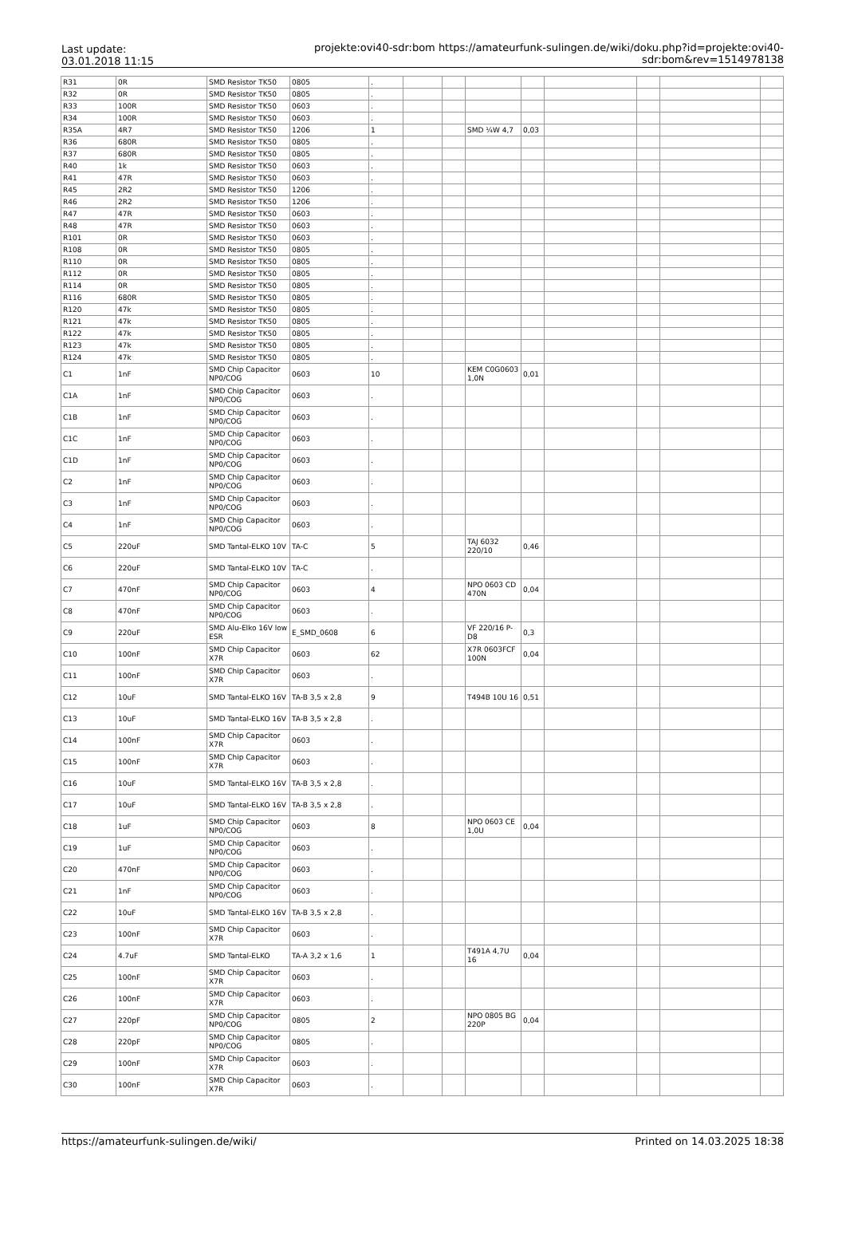Last update: 03.01.2018 11:15
projekte:ovi40-sdr:bom https://amateurfunk-sulingen.de/wiki/doku.php?id=projekte:ovi40-sdr:bom&rev=1514978138
| R31 | 0R | SMD Resistor TK50 | 0805 | . | | | | | | | | |
| R32 | 0R | SMD Resistor TK50 | 0805 | . | | | | | | | | |
| R33 | 100R | SMD Resistor TK50 | 0603 | . | | | | | | | | |
| R34 | 100R | SMD Resistor TK50 | 0603 | . | | | | | | | | |
| R35A | 4R7 | SMD Resistor TK50 | 1206 | 1 | | | SMD ¼W 4,7 | 0,03 | | | | |
| R36 | 680R | SMD Resistor TK50 | 0805 | . | | | | | | | | |
| R37 | 680R | SMD Resistor TK50 | 0805 | . | | | | | | | | |
| R40 | 1k | SMD Resistor TK50 | 0603 | . | | | | | | | | |
| R41 | 47R | SMD Resistor TK50 | 0603 | . | | | | | | | | |
| R45 | 2R2 | SMD Resistor TK50 | 1206 | . | | | | | | | | |
| R46 | 2R2 | SMD Resistor TK50 | 1206 | . | | | | | | | | |
| R47 | 47R | SMD Resistor TK50 | 0603 | . | | | | | | | | |
| R48 | 47R | SMD Resistor TK50 | 0603 | . | | | | | | | | |
| R101 | 0R | SMD Resistor TK50 | 0603 | . | | | | | | | | |
| R108 | 0R | SMD Resistor TK50 | 0805 | . | | | | | | | | |
| R110 | 0R | SMD Resistor TK50 | 0805 | . | | | | | | | | |
| R112 | 0R | SMD Resistor TK50 | 0805 | . | | | | | | | | |
| R114 | 0R | SMD Resistor TK50 | 0805 | . | | | | | | | | |
| R116 | 680R | SMD Resistor TK50 | 0805 | . | | | | | | | | |
| R120 | 47k | SMD Resistor TK50 | 0805 | . | | | | | | | | |
| R121 | 47k | SMD Resistor TK50 | 0805 | . | | | | | | | | |
| R122 | 47k | SMD Resistor TK50 | 0805 | . | | | | | | | | |
| R123 | 47k | SMD Resistor TK50 | 0805 | . | | | | | | | | |
| R124 | 47k | SMD Resistor TK50 | 0805 | . | | | | | | | | |
| C1 | 1nF | SMD Chip Capacitor NP0/COG | 0603 | 10 | | | KEM C0G0603 1,0N | 0,01 | | | | |
| C1A | 1nF | SMD Chip Capacitor NP0/COG | 0603 | . | | | | | | | | |
| C1B | 1nF | SMD Chip Capacitor NP0/COG | 0603 | . | | | | | | | | |
| C1C | 1nF | SMD Chip Capacitor NP0/COG | 0603 | . | | | | | | | | |
| C1D | 1nF | SMD Chip Capacitor NP0/COG | 0603 | . | | | | | | | | |
| C2 | 1nF | SMD Chip Capacitor NP0/COG | 0603 | . | | | | | | | | |
| C3 | 1nF | SMD Chip Capacitor NP0/COG | 0603 | . | | | | | | | | |
| C4 | 1nF | SMD Chip Capacitor NP0/COG | 0603 | . | | | | | | | | |
| C5 | 220uF | SMD Tantal-ELKO 10V | TA-C | 5 | | | TAJ 6032 220/10 | 0,46 | | | | |
| C6 | 220uF | SMD Tantal-ELKO 10V | TA-C | . | | | | | | | | |
| C7 | 470nF | SMD Chip Capacitor NP0/COG | 0603 | 4 | | | NPO 0603 CD 470N | 0,04 | | | | |
| C8 | 470nF | SMD Chip Capacitor NP0/COG | 0603 | . | | | | | | | | |
| C9 | 220uF | SMD Alu-Elko 16V low ESR | E_SMD_0608 | 6 | | | VF 220/16 P-D8 | 0,3 | | | | |
| C10 | 100nF | SMD Chip Capacitor X7R | 0603 | 62 | | | X7R 0603FCF 100N | 0,04 | | | | |
| C11 | 100nF | SMD Chip Capacitor X7R | 0603 | . | | | | | | | | |
| C12 | 10uF | SMD Tantal-ELKO 16V | TA-B 3,5 x 2,8 | 9 | | | T494B 10U 16 | 0,51 | | | | |
| C13 | 10uF | SMD Tantal-ELKO 16V | TA-B 3,5 x 2,8 | . | | | | | | | | |
| C14 | 100nF | SMD Chip Capacitor X7R | 0603 | . | | | | | | | | |
| C15 | 100nF | SMD Chip Capacitor X7R | 0603 | . | | | | | | | | |
| C16 | 10uF | SMD Tantal-ELKO 16V | TA-B 3,5 x 2,8 | . | | | | | | | | |
| C17 | 10uF | SMD Tantal-ELKO 16V | TA-B 3,5 x 2,8 | . | | | | | | | | |
| C18 | 1uF | SMD Chip Capacitor NP0/COG | 0603 | 8 | | | NPO 0603 CE 1,0U | 0,04 | | | | |
| C19 | 1uF | SMD Chip Capacitor NP0/COG | 0603 | . | | | | | | | | |
| C20 | 470nF | SMD Chip Capacitor NP0/COG | 0603 | . | | | | | | | | |
| C21 | 1nF | SMD Chip Capacitor NP0/COG | 0603 | . | | | | | | | | |
| C22 | 10uF | SMD Tantal-ELKO 16V | TA-B 3,5 x 2,8 | . | | | | | | | | |
| C23 | 100nF | SMD Chip Capacitor X7R | 0603 | . | | | | | | | | |
| C24 | 4.7uF | SMD Tantal-ELKO | TA-A 3,2 x 1,6 | 1 | | | T491A 4,7U 16 | 0,04 | | | | |
| C25 | 100nF | SMD Chip Capacitor X7R | 0603 | . | | | | | | | | |
| C26 | 100nF | SMD Chip Capacitor X7R | 0603 | . | | | | | | | | |
| C27 | 220pF | SMD Chip Capacitor NP0/COG | 0805 | 2 | | | NPO 0805 BG 220P | 0,04 | | | | |
| C28 | 220pF | SMD Chip Capacitor NP0/COG | 0805 | . | | | | | | | | |
| C29 | 100nF | SMD Chip Capacitor X7R | 0603 | . | | | | | | | | |
| C30 | 100nF | SMD Chip Capacitor X7R | 0603 | . | | | | | | | | |
https://amateurfunk-sulingen.de/wiki/ Printed on 14.03.2025 18:38